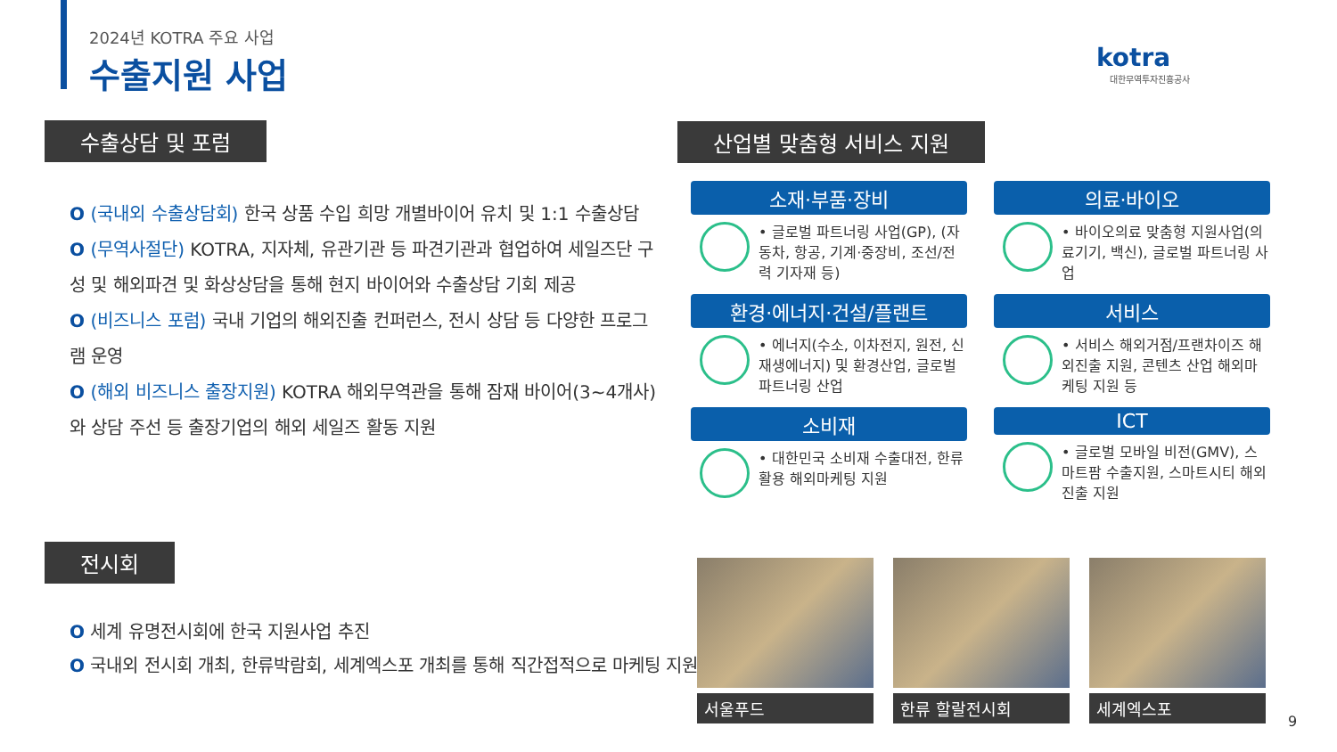2024년 KOTRA 주요 사업
수출지원 사업
kotra
대한무역투자진흥공사
수출상담 및 포럼
O (국내외 수출상담회) 한국 상품 수입 희망 개별바이어 유치 및 1:1 수출상담
O (무역사절단) KOTRA, 지자체, 유관기관 등 파견기관과 협업하여 세일즈단 구성 및 해외파견 및 화상상담을 통해 현지 바이어와 수출상담 기회 제공
O (비즈니스 포럼) 국내 기업의 해외진출 컨퍼런스, 전시 상담 등 다양한 프로그램 운영
O (해외 비즈니스 출장지원) KOTRA 해외무역관을 통해 잠재 바이어(3~4개사)와 상담 주선 등 출장기업의 해외 세일즈 활동 지원
산업별 맞춤형 서비스 지원
소재·부품·장비
• 글로벌 파트너링 사업(GP), (자동차, 항공, 기계·중장비, 조선/전력 기자재 등)
의료·바이오
• 바이오의료 맞춤형 지원사업(의료기기, 백신), 글로벌 파트너링 사업
환경·에너지·건설/플랜트
• 에너지(수소, 이차전지, 원전, 신재생에너지) 및 환경산업, 글로벌 파트너링 산업
서비스
• 서비스 해외거점/프랜차이즈 해외진출 지원, 콘텐츠 산업 해외마케팅 지원 등
소비재
• 대한민국 소비재 수출대전, 한류활용 해외마케팅 지원
ICT
• 글로벌 모바일 비전(GMV), 스마트팜 수출지원, 스마트시티 해외진출 지원
전시회
O 세계 유명전시회에 한국 지원사업 추진
O 국내외 전시회 개최, 한류박람회, 세계엑스포 개최를 통해 직간접적으로 마케팅 지원
서울푸드 한류 할랄전시회 세계엑스포
9